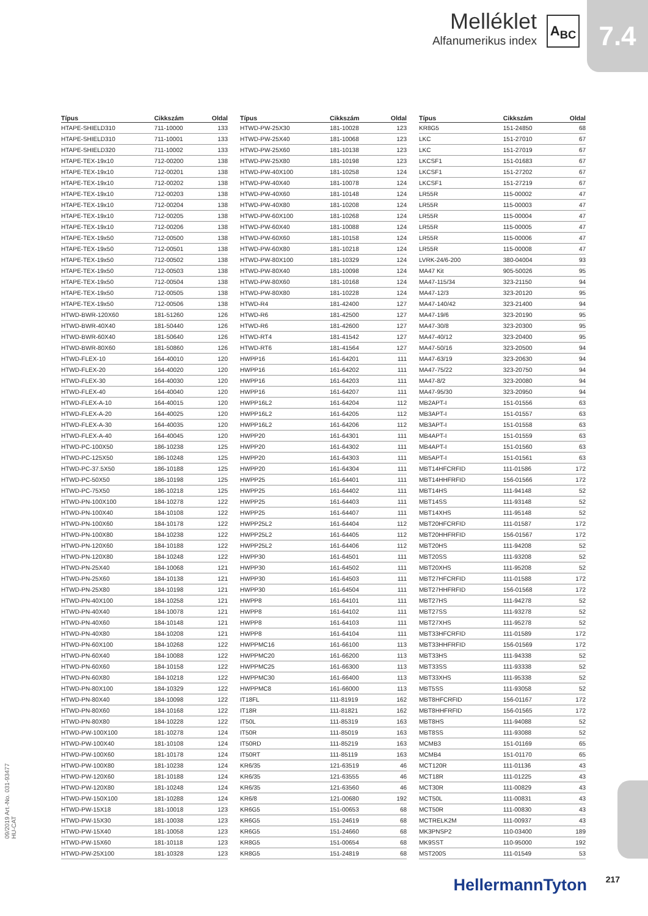Melléklet
Alfanumerikus index
A<sub>B</sub><sub>C</sub> 7.4
| Típus | Cikkszám | Oldal |
| --- | --- | --- |
| HTAPE-SHIELD310 | 711-10000 | 133 |
| HTAPE-SHIELD310 | 711-10001 | 133 |
| HTAPE-SHIELD320 | 711-10002 | 133 |
| HTAPE-TEX-19x10 | 712-00200 | 138 |
| HTAPE-TEX-19x10 | 712-00201 | 138 |
| HTAPE-TEX-19x10 | 712-00202 | 138 |
| HTAPE-TEX-19x10 | 712-00203 | 138 |
| HTAPE-TEX-19x10 | 712-00204 | 138 |
| HTAPE-TEX-19x10 | 712-00205 | 138 |
| HTAPE-TEX-19x10 | 712-00206 | 138 |
| HTAPE-TEX-19x50 | 712-00500 | 138 |
| HTAPE-TEX-19x50 | 712-00501 | 138 |
| HTAPE-TEX-19x50 | 712-00502 | 138 |
| HTAPE-TEX-19x50 | 712-00503 | 138 |
| HTAPE-TEX-19x50 | 712-00504 | 138 |
| HTAPE-TEX-19x50 | 712-00505 | 138 |
| HTAPE-TEX-19x50 | 712-00506 | 138 |
| HTWD-BWR-120X60 | 181-51260 | 126 |
| HTWD-BWR-40X40 | 181-50440 | 126 |
| HTWD-BWR-60X40 | 181-50640 | 126 |
| HTWD-BWR-80X60 | 181-50860 | 126 |
| HTWD-FLEX-10 | 164-40010 | 120 |
| HTWD-FLEX-20 | 164-40020 | 120 |
| HTWD-FLEX-30 | 164-40030 | 120 |
| HTWD-FLEX-40 | 164-40040 | 120 |
| HTWD-FLEX-A-10 | 164-40015 | 120 |
| HTWD-FLEX-A-20 | 164-40025 | 120 |
| HTWD-FLEX-A-30 | 164-40035 | 120 |
| HTWD-FLEX-A-40 | 164-40045 | 120 |
| HTWD-PC-100X50 | 186-10238 | 125 |
| HTWD-PC-125X50 | 186-10248 | 125 |
| HTWD-PC-37.5X50 | 186-10188 | 125 |
| HTWD-PC-50X50 | 186-10198 | 125 |
| HTWD-PC-75X50 | 186-10218 | 125 |
| HTWD-PN-100X100 | 184-10278 | 122 |
| HTWD-PN-100X40 | 184-10108 | 122 |
| HTWD-PN-100X60 | 184-10178 | 122 |
| HTWD-PN-100X80 | 184-10238 | 122 |
| HTWD-PN-120X60 | 184-10188 | 122 |
| HTWD-PN-120X80 | 184-10248 | 122 |
| HTWD-PN-25X40 | 184-10068 | 121 |
| HTWD-PN-25X60 | 184-10138 | 121 |
| HTWD-PN-25X80 | 184-10198 | 121 |
| HTWD-PN-40X100 | 184-10258 | 121 |
| HTWD-PN-40X40 | 184-10078 | 121 |
| HTWD-PN-40X60 | 184-10148 | 121 |
| HTWD-PN-40X80 | 184-10208 | 121 |
| HTWD-PN-60X100 | 184-10268 | 122 |
| HTWD-PN-60X40 | 184-10088 | 122 |
| HTWD-PN-60X60 | 184-10158 | 122 |
| HTWD-PN-60X80 | 184-10218 | 122 |
| HTWD-PN-80X100 | 184-10329 | 122 |
| HTWD-PN-80X40 | 184-10098 | 122 |
| HTWD-PN-80X60 | 184-10168 | 122 |
| HTWD-PN-80X80 | 184-10228 | 122 |
| HTWD-PW-100X100 | 181-10278 | 124 |
| HTWD-PW-100X40 | 181-10108 | 124 |
| HTWD-PW-100X60 | 181-10178 | 124 |
| HTWD-PW-100X80 | 181-10238 | 124 |
| HTWD-PW-120X60 | 181-10188 | 124 |
| HTWD-PW-120X80 | 181-10248 | 124 |
| HTWD-PW-150X100 | 181-10288 | 124 |
| HTWD-PW-15X18 | 181-10018 | 123 |
| HTWD-PW-15X30 | 181-10038 | 123 |
| HTWD-PW-15X40 | 181-10058 | 123 |
| HTWD-PW-15X60 | 181-10118 | 123 |
| HTWD-PW-25X100 | 181-10328 | 123 |
| Típus | Cikkszám | Oldal |
| --- | --- | --- |
| HTWD-PW-25X30 | 181-10028 | 123 |
| HTWD-PW-25X40 | 181-10068 | 123 |
| HTWD-PW-25X60 | 181-10138 | 123 |
| HTWD-PW-25X80 | 181-10198 | 123 |
| HTWD-PW-40X100 | 181-10258 | 124 |
| HTWD-PW-40X40 | 181-10078 | 124 |
| HTWD-PW-40X60 | 181-10148 | 124 |
| HTWD-PW-40X80 | 181-10208 | 124 |
| HTWD-PW-60X100 | 181-10268 | 124 |
| HTWD-PW-60X40 | 181-10088 | 124 |
| HTWD-PW-60X60 | 181-10158 | 124 |
| HTWD-PW-60X80 | 181-10218 | 124 |
| HTWD-PW-80X100 | 181-10329 | 124 |
| HTWD-PW-80X40 | 181-10098 | 124 |
| HTWD-PW-80X60 | 181-10168 | 124 |
| HTWD-PW-80X80 | 181-10228 | 124 |
| HTWD-R4 | 181-42400 | 127 |
| HTWD-R6 | 181-42500 | 127 |
| HTWD-R6 | 181-42600 | 127 |
| HTWD-RT4 | 181-41542 | 127 |
| HTWD-RT6 | 181-41564 | 127 |
| HWPP16 | 161-64201 | 111 |
| HWPP16 | 161-64202 | 111 |
| HWPP16 | 161-64203 | 111 |
| HWPP16 | 161-64207 | 111 |
| HWPP16L2 | 161-64204 | 112 |
| HWPP16L2 | 161-64205 | 112 |
| HWPP16L2 | 161-64206 | 112 |
| HWPP20 | 161-64301 | 111 |
| HWPP20 | 161-64302 | 111 |
| HWPP20 | 161-64303 | 111 |
| HWPP20 | 161-64304 | 111 |
| HWPP25 | 161-64401 | 111 |
| HWPP25 | 161-64402 | 111 |
| HWPP25 | 161-64403 | 111 |
| HWPP25 | 161-64407 | 111 |
| HWPP25L2 | 161-64404 | 112 |
| HWPP25L2 | 161-64405 | 112 |
| HWPP25L2 | 161-64406 | 112 |
| HWPP30 | 161-64501 | 111 |
| HWPP30 | 161-64502 | 111 |
| HWPP30 | 161-64503 | 111 |
| HWPP30 | 161-64504 | 111 |
| HWPP8 | 161-64101 | 111 |
| HWPP8 | 161-64102 | 111 |
| HWPP8 | 161-64103 | 111 |
| HWPP8 | 161-64104 | 111 |
| HWPPMC16 | 161-66100 | 113 |
| HWPPMC20 | 161-66200 | 113 |
| HWPPMC25 | 161-66300 | 113 |
| HWPPMC30 | 161-66400 | 113 |
| HWPPMC8 | 161-66000 | 113 |
| IT18FL | 111-81919 | 162 |
| IT18R | 111-81821 | 162 |
| IT50L | 111-85319 | 163 |
| IT50R | 111-85019 | 163 |
| IT50RD | 111-85219 | 163 |
| IT50RT | 111-85119 | 163 |
| KR6/35 | 121-63519 | 46 |
| KR6/35 | 121-63555 | 46 |
| KR6/35 | 121-63560 | 46 |
| KR6/8 | 121-00680 | 192 |
| KR6G5 | 151-00653 | 68 |
| KR6G5 | 151-24619 | 68 |
| KR6G5 | 151-24660 | 68 |
| KR8G5 | 151-00654 | 68 |
| KR8G5 | 151-24819 | 68 |
| Típus | Cikkszám | Oldal |
| --- | --- | --- |
| KR8G5 | 151-24850 | 68 |
| LKC | 151-27010 | 67 |
| LKC | 151-27019 | 67 |
| LKCSF1 | 151-01683 | 67 |
| LKCSF1 | 151-27202 | 67 |
| LKCSF1 | 151-27219 | 67 |
| LR55R | 115-00002 | 47 |
| LR55R | 115-00003 | 47 |
| LR55R | 115-00004 | 47 |
| LR55R | 115-00005 | 47 |
| LR55R | 115-00006 | 47 |
| LR55R | 115-00008 | 47 |
| LVRK-24/6-200 | 380-04004 | 93 |
| MA47 Kit | 905-50026 | 95 |
| MA47-115/34 | 323-21150 | 94 |
| MA47-12/3 | 323-20120 | 95 |
| MA47-140/42 | 323-21400 | 94 |
| MA47-19/6 | 323-20190 | 95 |
| MA47-30/8 | 323-20300 | 95 |
| MA47-40/12 | 323-20400 | 95 |
| MA47-50/16 | 323-20500 | 94 |
| MA47-63/19 | 323-20630 | 94 |
| MA47-75/22 | 323-20750 | 94 |
| MA47-8/2 | 323-20080 | 94 |
| MA47-95/30 | 323-20950 | 94 |
| MB2APT-I | 151-01556 | 63 |
| MB3APT-I | 151-01557 | 63 |
| MB3APT-I | 151-01558 | 63 |
| MB4APT-I | 151-01559 | 63 |
| MB4APT-I | 151-01560 | 63 |
| MB5APT-I | 151-01561 | 63 |
| MBT14HFCRFID | 111-01586 | 172 |
| MBT14HHFRFID | 156-01566 | 172 |
| MBT14HS | 111-94148 | 52 |
| MBT14SS | 111-93148 | 52 |
| MBT14XHS | 111-95148 | 52 |
| MBT20HFCRFID | 111-01587 | 172 |
| MBT20HHFRFID | 156-01567 | 172 |
| MBT20HS | 111-94208 | 52 |
| MBT20SS | 111-93208 | 52 |
| MBT20XHS | 111-95208 | 52 |
| MBT27HFCRFID | 111-01588 | 172 |
| MBT27HHFRFID | 156-01568 | 172 |
| MBT27HS | 111-94278 | 52 |
| MBT27SS | 111-93278 | 52 |
| MBT27XHS | 111-95278 | 52 |
| MBT33HFCRFID | 111-01589 | 172 |
| MBT33HHFRFID | 156-01569 | 172 |
| MBT33HS | 111-94338 | 52 |
| MBT33SS | 111-93338 | 52 |
| MBT33XHS | 111-95338 | 52 |
| MBT5SS | 111-93058 | 52 |
| MBT8HFCRFID | 156-01167 | 172 |
| MBT8HHFRFID | 156-01565 | 172 |
| MBT8HS | 111-94088 | 52 |
| MBT8SS | 111-93088 | 52 |
| MCMB3 | 151-01169 | 65 |
| MCMB4 | 151-01170 | 65 |
| MCT120R | 111-01136 | 43 |
| MCT18R | 111-01225 | 43 |
| MCT30R | 111-00829 | 43 |
| MCT50L | 111-00831 | 43 |
| MCT50R | 111-00830 | 43 |
| MCTRELK2M | 111-00937 | 43 |
| MK3PNSP2 | 110-03400 | 189 |
| MK9SST | 110-95000 | 192 |
| MST200S | 111-01549 | 53 |
09/2019 Art.-No. 031-93477
HU-CAT
HellermannTyton 217